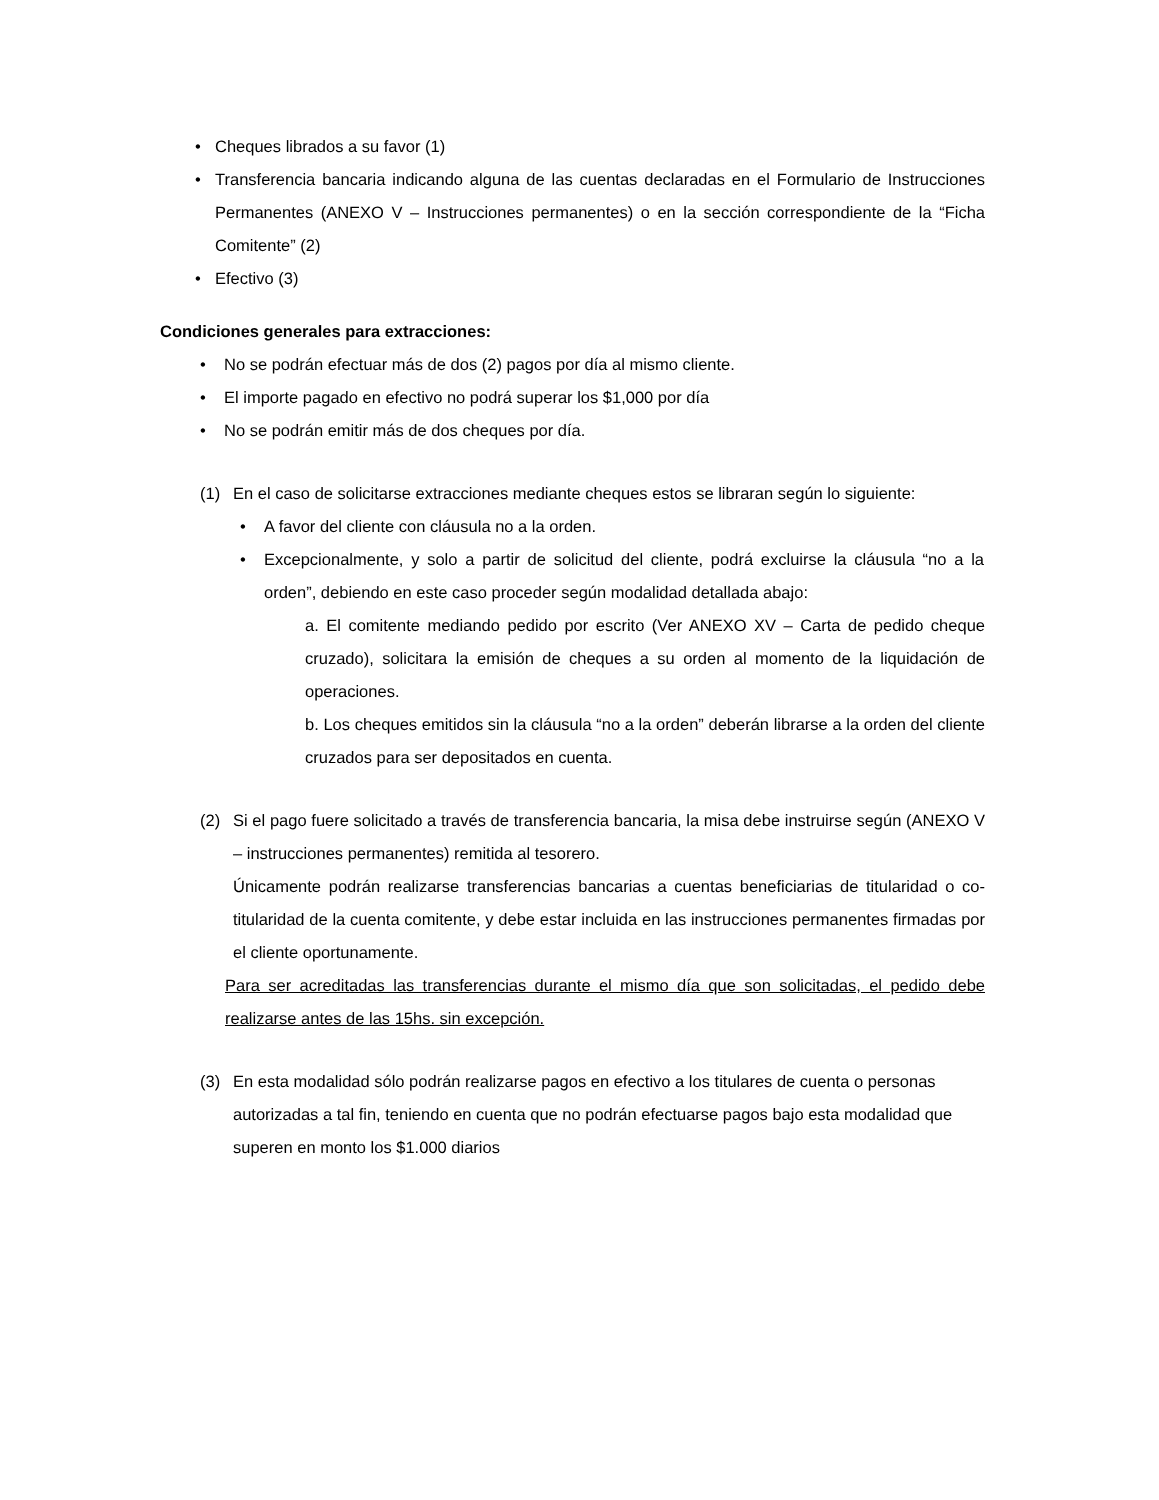• Cheques librados a su favor (1)
• Transferencia bancaria indicando alguna de las cuentas declaradas en el Formulario de Instrucciones Permanentes (ANEXO V – Instrucciones permanentes) o en la sección correspondiente de la “Ficha Comitente” (2)
• Efectivo (3)
Condiciones generales para extracciones:
• No se podrán efectuar más de dos (2) pagos por día al mismo cliente.
• El importe pagado en efectivo no podrá superar los $1,000 por día
• No se podrán emitir más de dos cheques por día.
(1) En el caso de solicitarse extracciones mediante cheques estos se libraran según lo siguiente:
• A favor del cliente con cláusula no a la orden.
• Excepcionalmente, y solo a partir de solicitud del cliente, podrá excluirse la cláusula “no a la orden”, debiendo en este caso proceder según modalidad detallada abajo:
a. El comitente mediando pedido por escrito (Ver ANEXO XV – Carta de pedido cheque cruzado), solicitara la emisión de cheques a su orden al momento de la liquidación de operaciones.
b. Los cheques emitidos sin la cláusula “no a la orden” deberán librarse a la orden del cliente cruzados para ser depositados en cuenta.
(2) Si el pago fuere solicitado a través de transferencia bancaria, la misa debe instruirse según (ANEXO V – instrucciones permanentes) remitida al tesorero.
Únicamente podrán realizarse transferencias bancarias a cuentas beneficiarias de titularidad o co-titularidad de la cuenta comitente, y debe estar incluida en las instrucciones permanentes firmadas por el cliente oportunamente.
Para ser acreditadas las transferencias durante el mismo día que son solicitadas, el pedido debe realizarse antes de las 15hs. sin excepción.
(3) En esta modalidad sólo podrán realizarse pagos en efectivo a los titulares de cuenta o personas autorizadas a tal fin, teniendo en cuenta que no podrán efectuarse pagos bajo esta modalidad que superen en monto los $1.000 diarios